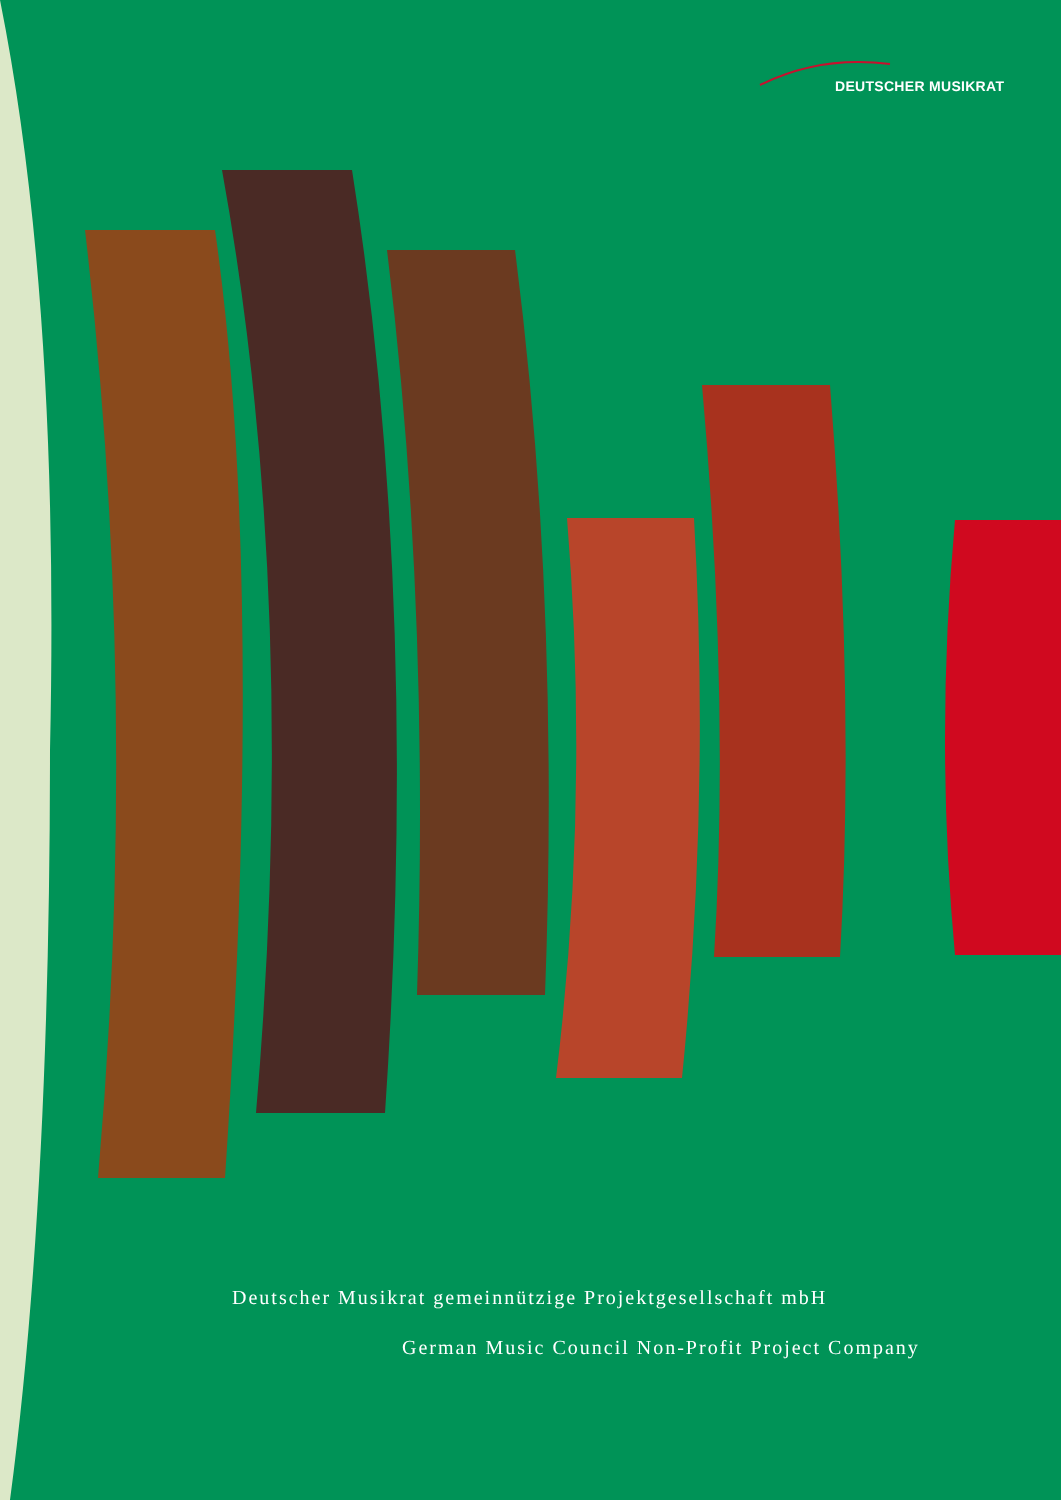DEUTSCHER MUSIKRAT
Deutscher Musikrat gemeinnützige Projektgesellschaft mbH
German Music Council Non-Profit Project Company